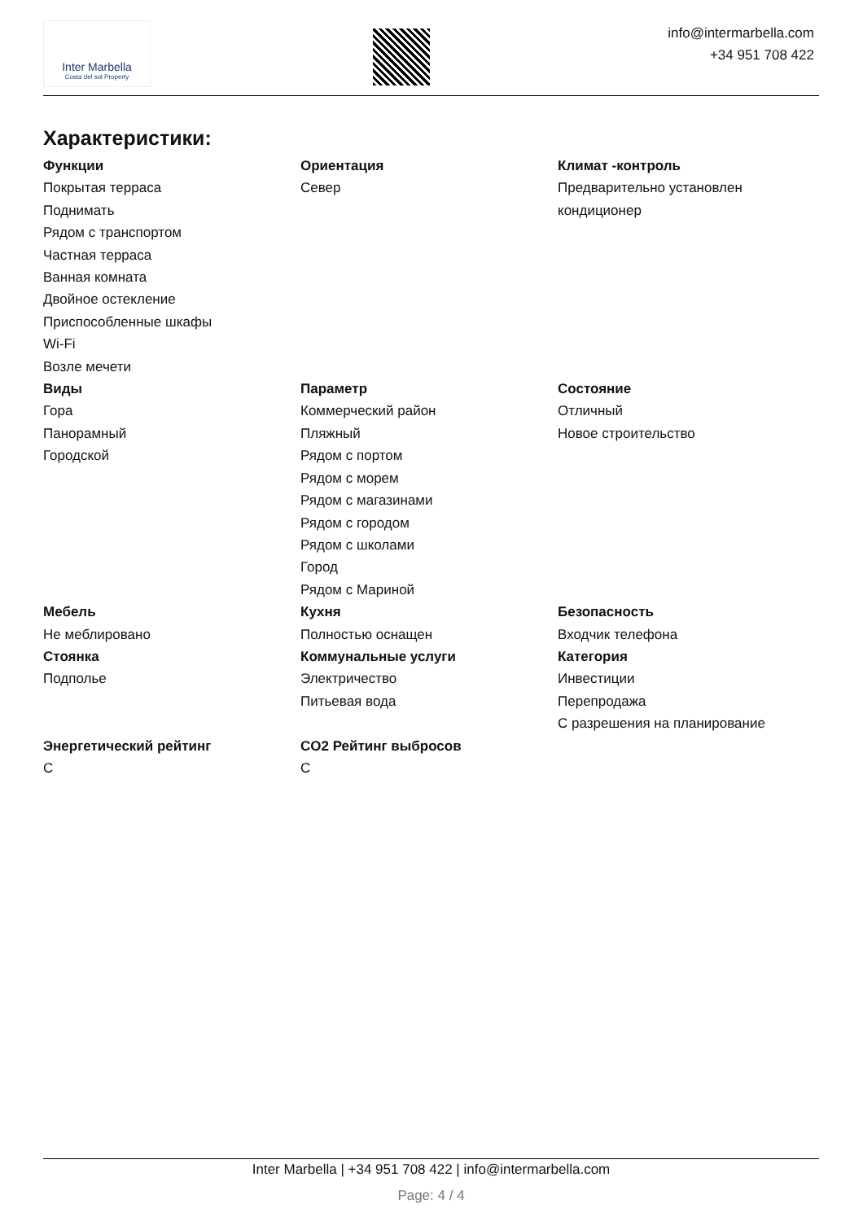Inter Marbella
Costa del sol Property
info@intermarbella.com
+34 951 708 422
Характеристики:
Функции
Покрытая терраса
Поднимать
Рядом с транспортом
Частная терраса
Ванная комната
Двойное остекление
Приспособленные шкафы
Wi-Fi
Возле мечети
Ориентация
Север
Климат -контроль
Предварительно установлен кондиционер
Виды
Гора
Панорамный
Городской
Параметр
Коммерческий район
Пляжный
Рядом с портом
Рядом с морем
Рядом с магазинами
Рядом с городом
Рядом с школами
Город
Рядом с Мариной
Состояние
Отличный
Новое строительство
Мебель
Не меблировано
Стоянка
Подполье
Кухня
Полностью оснащен
Коммунальные услуги
Электричество
Питьевая вода
Безопасность
Входчик телефона
Категория
Инвестиции
Перепродажа
С разрешения на планирование
Энергетический рейтинг
C
CO2 Рейтинг выбросов
C
Inter Marbella | +34 951 708 422 | info@intermarbella.com
Page: 4 / 4